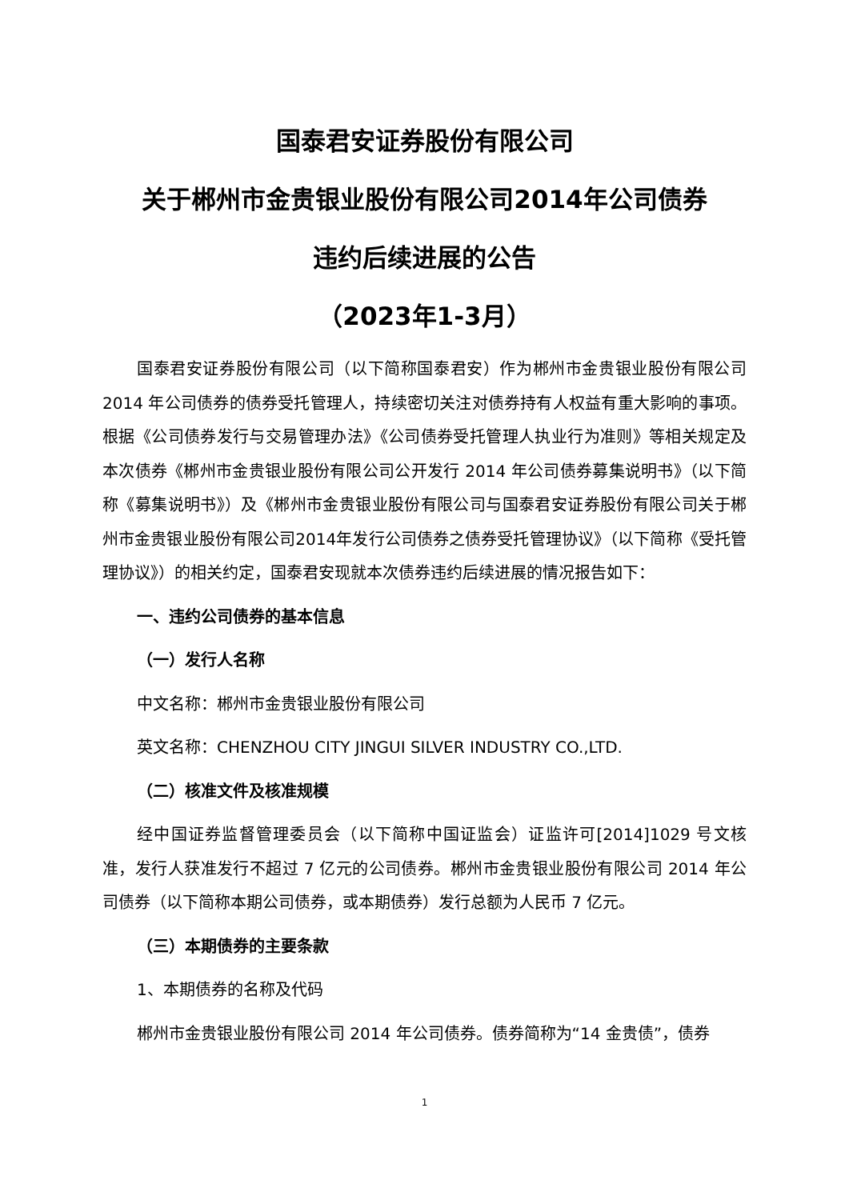国泰君安证券股份有限公司
关于郴州市金贵银业股份有限公司2014年公司债券
违约后续进展的公告
（2023年1-3月）
国泰君安证券股份有限公司（以下简称国泰君安）作为郴州市金贵银业股份有限公司 2014 年公司债券的债券受托管理人，持续密切关注对债券持有人权益有重大影响的事项。根据《公司债券发行与交易管理办法》《公司债券受托管理人执业行为准则》等相关规定及本次债券《郴州市金贵银业股份有限公司公开发行 2014 年公司债券募集说明书》（以下简称《募集说明书》）及《郴州市金贵银业股份有限公司与国泰君安证券股份有限公司关于郴州市金贵银业股份有限公司2014年发行公司债券之债券受托管理协议》（以下简称《受托管理协议》）的相关约定，国泰君安现就本次债券违约后续进展的情况报告如下：
一、违约公司债券的基本信息
（一）发行人名称
中文名称：郴州市金贵银业股份有限公司
英文名称：CHENZHOU CITY JINGUI SILVER INDUSTRY CO.,LTD.
（二）核准文件及核准规模
经中国证券监督管理委员会（以下简称中国证监会）证监许可[2014]1029 号文核准，发行人获准发行不超过 7 亿元的公司债券。郴州市金贵银业股份有限公司 2014 年公司债券（以下简称本期公司债券，或本期债券）发行总额为人民币 7 亿元。
（三）本期债券的主要条款
1、本期债券的名称及代码
郴州市金贵银业股份有限公司 2014 年公司债券。债券简称为“14 金贵债”，债券
1